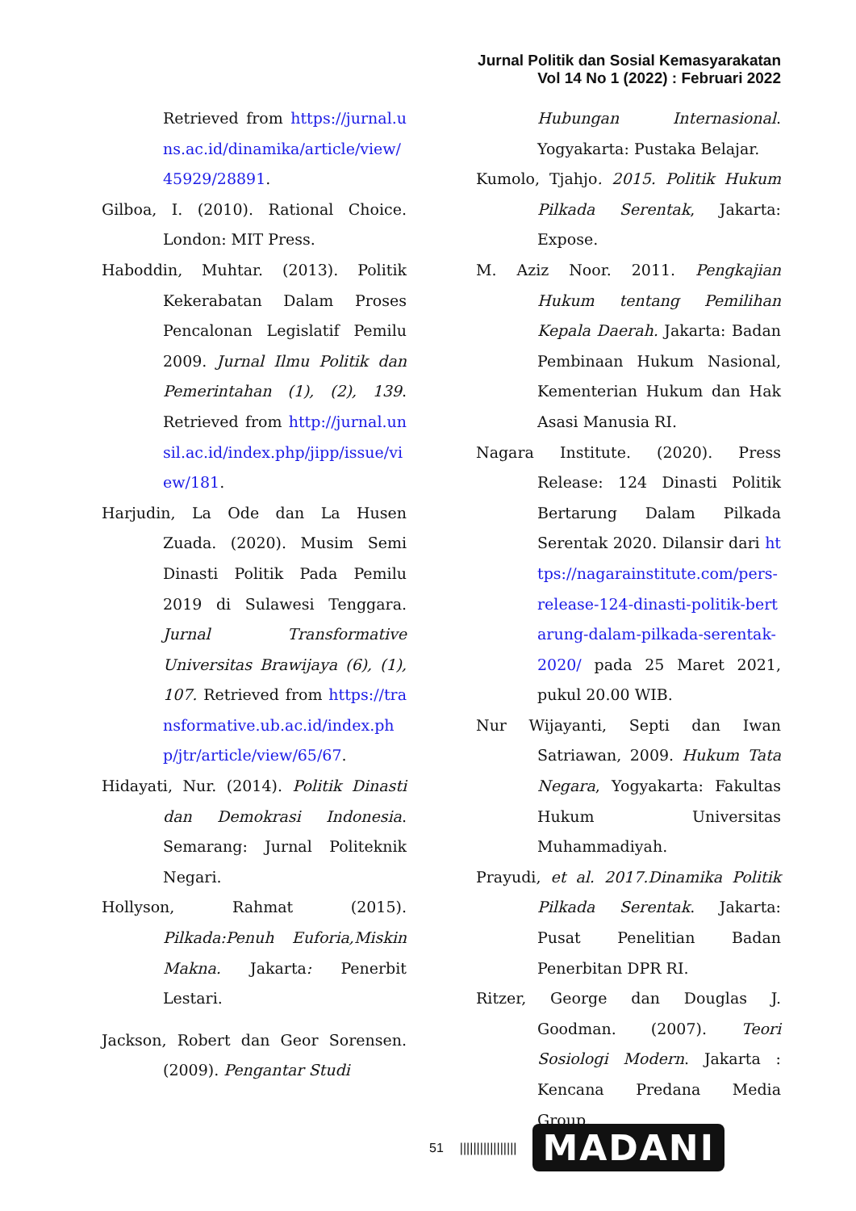Jurnal Politik dan Sosial Kemasyarakatan
Vol 14 No 1 (2022) : Februari 2022
Retrieved from https://jurnal.uns.ac.id/dinamika/article/view/45929/28891.
Gilboa, I. (2010). Rational Choice. London: MIT Press.
Haboddin, Muhtar. (2013). Politik Kekerabatan Dalam Proses Pencalonan Legislatif Pemilu 2009. Jurnal Ilmu Politik dan Pemerintahan (1), (2), 139. Retrieved from http://jurnal.unsil.ac.id/index.php/jipp/issue/view/181.
Harjudin, La Ode dan La Husen Zuada. (2020). Musim Semi Dinasti Politik Pada Pemilu 2019 di Sulawesi Tenggara. Jurnal Transformative Universitas Brawijaya (6), (1), 107. Retrieved from https://transformative.ub.ac.id/index.php/jtr/article/view/65/67.
Hidayati, Nur. (2014). Politik Dinasti dan Demokrasi Indonesia. Semarang: Jurnal Politeknik Negari.
Hollyson, Rahmat (2015). Pilkada:Penuh Euforia,Miskin Makna. Jakarta: Penerbit Lestari.
Jackson, Robert dan Geor Sorensen. (2009). Pengantar Studi
Hubungan Internasional. Yogyakarta: Pustaka Belajar.
Kumolo, Tjahjo. 2015. Politik Hukum Pilkada Serentak, Jakarta: Expose.
M. Aziz Noor. 2011. Pengkajian Hukum tentang Pemilihan Kepala Daerah. Jakarta: Badan Pembinaan Hukum Nasional, Kementerian Hukum dan Hak Asasi Manusia RI.
Nagara Institute. (2020). Press Release: 124 Dinasti Politik Bertarung Dalam Pilkada Serentak 2020. Dilansir dari https://nagarainstitute.com/pers-release-124-dinasti-politik-bertarung-dalam-pilkada-serentak-2020/ pada 25 Maret 2021, pukul 20.00 WIB.
Nur Wijayanti, Septi dan Iwan Satriawan, 2009. Hukum Tata Negara, Yogyakarta: Fakultas Hukum Universitas Muhammadiyah.
Prayudi, et al. 2017.Dinamika Politik Pilkada Serentak. Jakarta: Pusat Penelitian Badan Penerbitan DPR RI.
Ritzer, George dan Douglas J. Goodman. (2007). Teori Sosiologi Modern. Jakarta : Kencana Predana Media Group.
51 ||||||||||||||||| MADANI